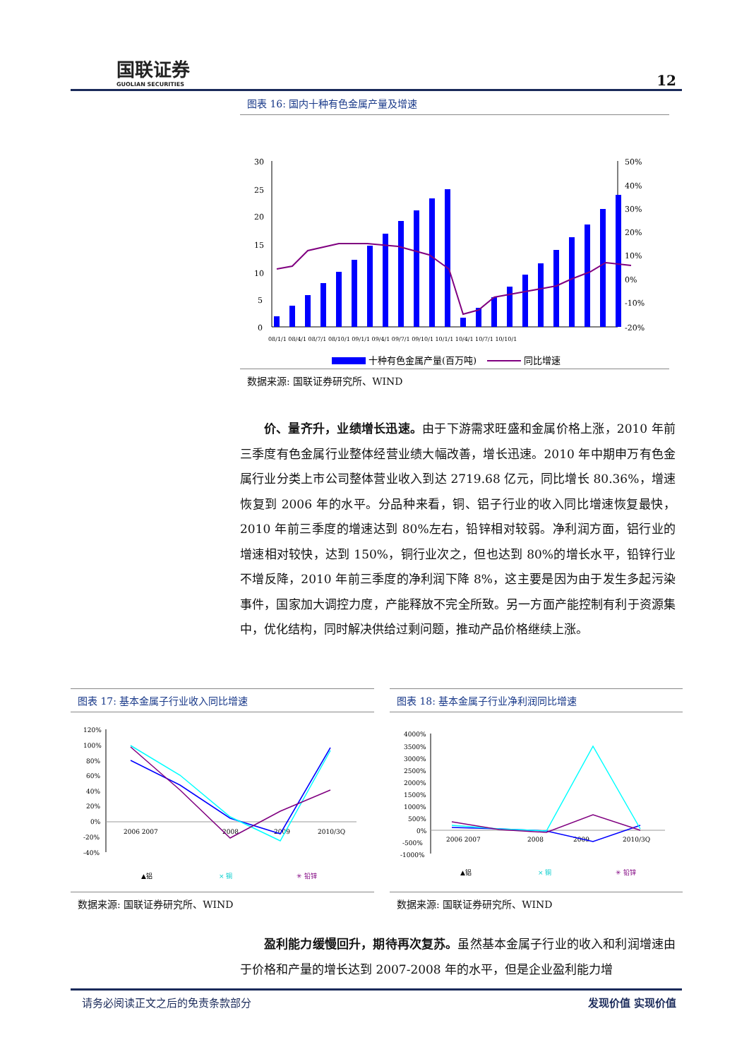国联证券
GUOLIAN SECURITIES
12
图表 16: 国内十种有色金属产量及增速
30
25
20
15
10
5
0
50%
40%
30%
20%
10%
0%
-10%
-20%
08/1/1 08/4/1 08/7/1 08/10/1 09/1/1 09/4/1 09/7/1 09/10/1 10/1/1 10/4/1 10/7/1 10/10/1
十种有色金属产量(百万吨)
同比增速
数据来源: 国联证券研究所、WIND
价、量齐升，业绩增长迅速。由于下游需求旺盛和金属价格上涨，2010 年前三季度有色金属行业整体经营业绩大幅改善，增长迅速。2010 年中期申万有色金属行业分类上市公司整体营业收入到达 2719.68 亿元，同比增长 80.36%，增速恢复到 2006 年的水平。分品种来看，铜、铝子行业的收入同比增速恢复最快，2010 年前三季度的增速达到 80%左右，铅锌相对较弱。净利润方面，铝行业的增速相对较快，达到 150%，铜行业次之，但也达到 80%的增长水平，铅锌行业不增反降，2010 年前三季度的净利润下降 8%，这主要是因为由于发生多起污染事件，国家加大调控力度，产能释放不完全所致。另一方面产能控制有利于资源集中，优化结构，同时解决供给过剩问题，推动产品价格继续上涨。
图表 17: 基本金属子行业收入同比增速
120%
100%
80%
60%
40%
20%
0%
-20%
-40%
2006 2007
2008
2009
2010/3Q
▲铝
× 铜
✳ 铅锌
数据来源: 国联证券研究所、WIND
图表 18: 基本金属子行业净利润同比增速
4000%
3500%
3000%
2500%
2000%
1500%
1000%
500%
0%
-500%
-1000%
2006 2007
2008
2009
2010/3Q
▲铝
× 铜
✳ 铅锌
数据来源: 国联证券研究所、WIND
盈利能力缓慢回升，期待再次复苏。虽然基本金属子行业的收入和利润增速由于价格和产量的增长达到 2007-2008 年的水平，但是企业盈利能力增
请务必阅读正文之后的免责条款部分 发现价值 实现价值